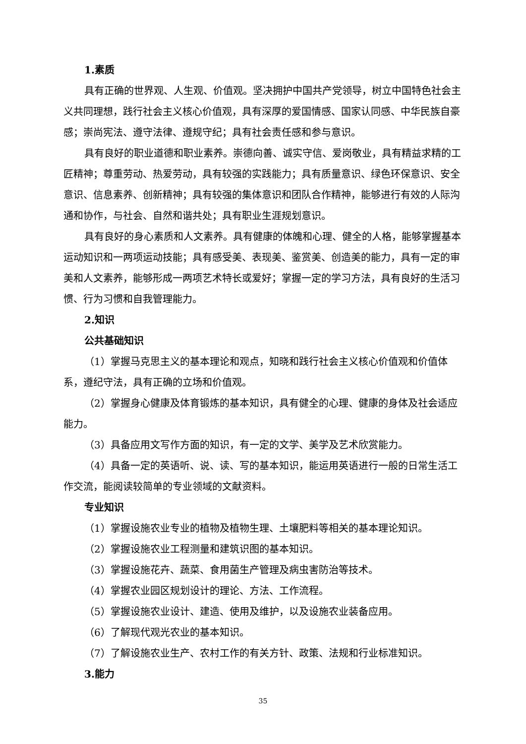1.素质
具有正确的世界观、人生观、价值观。坚决拥护中国共产党领导，树立中国特色社会主义共同理想，践行社会主义核心价值观，具有深厚的爱国情感、国家认同感、中华民族自豪感；崇尚宪法、遵守法律、遵规守纪；具有社会责任感和参与意识。
具有良好的职业道德和职业素养。崇德向善、诚实守信、爱岗敬业，具有精益求精的工匠精神；尊重劳动、热爱劳动，具有较强的实践能力；具有质量意识、绿色环保意识、安全意识、信息素养、创新精神；具有较强的集体意识和团队合作精神，能够进行有效的人际沟通和协作，与社会、自然和谐共处；具有职业生涯规划意识。
具有良好的身心素质和人文素养。具有健康的体魄和心理、健全的人格，能够掌握基本运动知识和一两项运动技能；具有感受美、表现美、鉴赏美、创造美的能力，具有一定的审美和人文素养，能够形成一两项艺术特长或爱好；掌握一定的学习方法，具有良好的生活习惯、行为习惯和自我管理能力。
2.知识
公共基础知识
（1）掌握马克思主义的基本理论和观点，知晓和践行社会主义核心价值观和价值体系，遵纪守法，具有正确的立场和价值观。
（2）掌握身心健康及体育锻炼的基本知识，具有健全的心理、健康的身体及社会适应能力。
（3）具备应用文写作方面的知识，有一定的文学、美学及艺术欣赏能力。
（4）具备一定的英语听、说、读、写的基本知识，能运用英语进行一般的日常生活工作交流，能阅读较简单的专业领域的文献资料。
专业知识
（1）掌握设施农业专业的植物及植物生理、土壤肥料等相关的基本理论知识。
（2）掌握设施农业工程测量和建筑识图的基本知识。
（3）掌握设施花卉、蔬菜、食用菌生产管理及病虫害防治等技术。
（4）掌握农业园区规划设计的理论、方法、工作流程。
（5）掌握设施农业设计、建造、使用及维护，以及设施农业装备应用。
（6）了解现代观光农业的基本知识。
（7）了解设施农业生产、农村工作的有关方针、政策、法规和行业标准知识。
3.能力
35